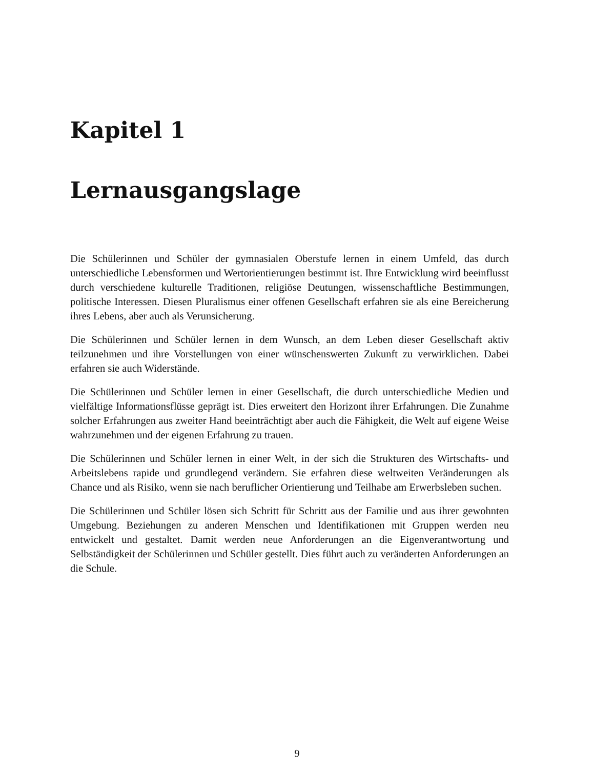Kapitel 1
Lernausgangslage
Die Schülerinnen und Schüler der gymnasialen Oberstufe lernen in einem Umfeld, das durch unterschiedliche Lebensformen und Wertorientierungen bestimmt ist. Ihre Entwicklung wird beeinflusst durch verschiedene kulturelle Traditionen, religiöse Deutungen, wissenschaftliche Bestimmungen, politische Interessen. Diesen Pluralismus einer offenen Gesellschaft erfahren sie als eine Bereicherung ihres Lebens, aber auch als Verunsicherung.
Die Schülerinnen und Schüler lernen in dem Wunsch, an dem Leben dieser Gesellschaft aktiv teilzunehmen und ihre Vorstellungen von einer wünschenswerten Zukunft zu verwirklichen. Dabei erfahren sie auch Widerstände.
Die Schülerinnen und Schüler lernen in einer Gesellschaft, die durch unterschiedliche Medien und vielfältige Informationsflüsse geprägt ist. Dies erweitert den Horizont ihrer Erfahrungen. Die Zunahme solcher Erfahrungen aus zweiter Hand beeinträchtigt aber auch die Fähigkeit, die Welt auf eigene Weise wahrzunehmen und der eigenen Erfahrung zu trauen.
Die Schülerinnen und Schüler lernen in einer Welt, in der sich die Strukturen des Wirtschafts- und Arbeitslebens rapide und grundlegend verändern. Sie erfahren diese weltweiten Veränderungen als Chance und als Risiko, wenn sie nach beruflicher Orientierung und Teilhabe am Erwerbsleben suchen.
Die Schülerinnen und Schüler lösen sich Schritt für Schritt aus der Familie und aus ihrer gewohnten Umgebung. Beziehungen zu anderen Menschen und Identifikationen mit Gruppen werden neu entwickelt und gestaltet. Damit werden neue Anforderungen an die Eigenverantwortung und Selbständigkeit der Schülerinnen und Schüler gestellt. Dies führt auch zu veränderten Anforderungen an die Schule.
9